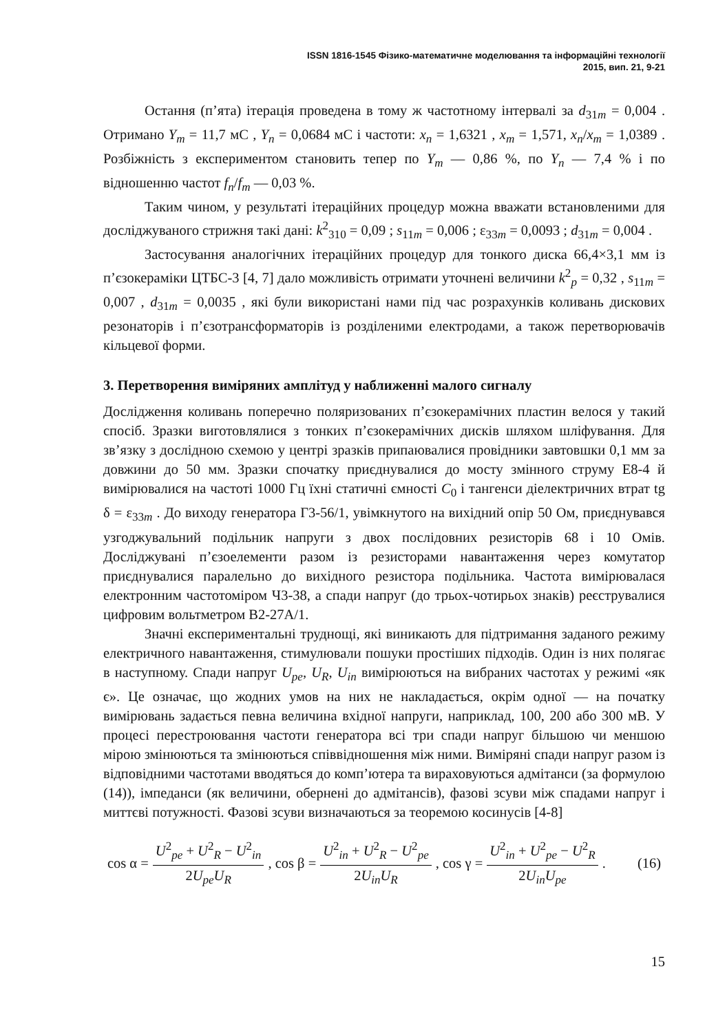ISSN 1816-1545 Фізико-математичне моделювання та інформаційні технології
2015, вип. 21, 9-21
Остання (п’ята) ітерація проведена в тому ж частотному інтервалі за d<sub>31m</sub> = 0,004 . Отримано Y<sub>m</sub> = 11,7 мС , Y<sub>n</sub> = 0,0684 мС і частоти: x<sub>n</sub> = 1,6321 , x<sub>m</sub> = 1,571, x<sub>n</sub>/x<sub>m</sub> = 1,0389 . Розбіжність з експериментом становить тепер по Y<sub>m</sub> — 0,86 %, по Y<sub>n</sub> — 7,4 % і по відношенню частот f<sub>n</sub>/f<sub>m</sub> — 0,03 %.
Таким чином, у результаті ітераційних процедур можна вважати встановленими для досліджуваного стрижня такі дані: k<sup>2</sup><sub>310</sub> = 0,09 ; s<sub>11m</sub> = 0,006 ; ε<sub>33m</sub> = 0,0093 ; d<sub>31m</sub> = 0,004 .
Застосування аналогічних ітераційних процедур для тонкого диска 66,4×3,1 мм із п’єзокераміки ЦТБС-3 [4, 7] дало можливість отримати уточнені величини k<sup>2</sup><sub>p</sub> = 0,32 , s<sub>11m</sub> = 0,007 , d<sub>31m</sub> = 0,0035 , які були використані нами під час розрахунків коливань дискових резонаторів і п’єзотрансформаторів із розділеними електродами, а також перетворювачів кільцевої форми.
3. Перетворення виміряних амплітуд у наближенні малого сигналу
Дослідження коливань поперечно поляризованих п’єзокерамічних пластин велося у такий спосіб. Зразки виготовлялися з тонких п’єзокерамічних дисків шляхом шліфування. Для зв’язку з дослідною схемою у центрі зразків припаювалися провідники завтовшки 0,1 мм за довжини до 50 мм. Зразки спочатку приєднувалися до мосту змінного струму Е8-4 й вимірювалися на частоті 1000 Гц їхні статичні ємності C<sub>0</sub> і тангенси діелектричних втрат tg δ = ε<sub>33m</sub> . До виходу генератора Г3-56/1, увімкнутого на вихідний опір 50 Ом, приєднувався узгоджувальний подільник напруги з двох послідовних резисторів 68 і 10 Омів. Досліджувані п’єзоелементи разом із резисторами навантаження через комутатор приєднувалися паралельно до вихідного резистора подільника. Частота вимірювалася електронним частотоміром Ч3-38, а спади напруг (до трьох-чотирьох знаків) реєструвалися цифровим вольтметром В2-27А/1.
Значні експериментальні труднощі, які виникають для підтримання заданого режиму електричного навантаження, стимулювали пошуки простіших підходів. Один із них полягає в наступному. Спади напруг U<sub>pe</sub>, U<sub>R</sub>, U<sub>in</sub> вимірюються на вибраних частотах у режимі «як є». Це означає, що жодних умов на них не накладається, окрім одної — на початку вимірювань задається певна величина вхідної напруги, наприклад, 100, 200 або 300 мВ. У процесі перестроювання частоти генератора всі три спади напруг більшою чи меншою мірою змінюються та змінюються співвідношення між ними. Виміряні спади напруг разом із відповідними частотами вводяться до комп’ютера та вираховуються адмітанси (за формулою (14)), імпеданси (як величини, обернені до адмітансів), фазові зсуви між спадами напруг і миттєві потужності. Фазові зсуви визначаються за теоремою косинусів [4-8]
cos α = U<sup>2</sup><sub>pe</sub> + U<sup>2</sup><sub>R</sub> − U<sup>2</sup><sub>in</sub> 2U<sub>pe</sub>U<sub>R</sub>, cos β = U<sup>2</sup><sub>in</sub> + U<sup>2</sup><sub>R</sub> − U<sup>2</sup><sub>pe</sub> 2U<sub>in</sub>U<sub>R</sub>, cos γ = U<sup>2</sup><sub>in</sub> + U<sup>2</sup><sub>pe</sub> − U<sup>2</sup><sub>R</sub> 2U<sub>in</sub>U<sub>pe</sub>. (16)
15